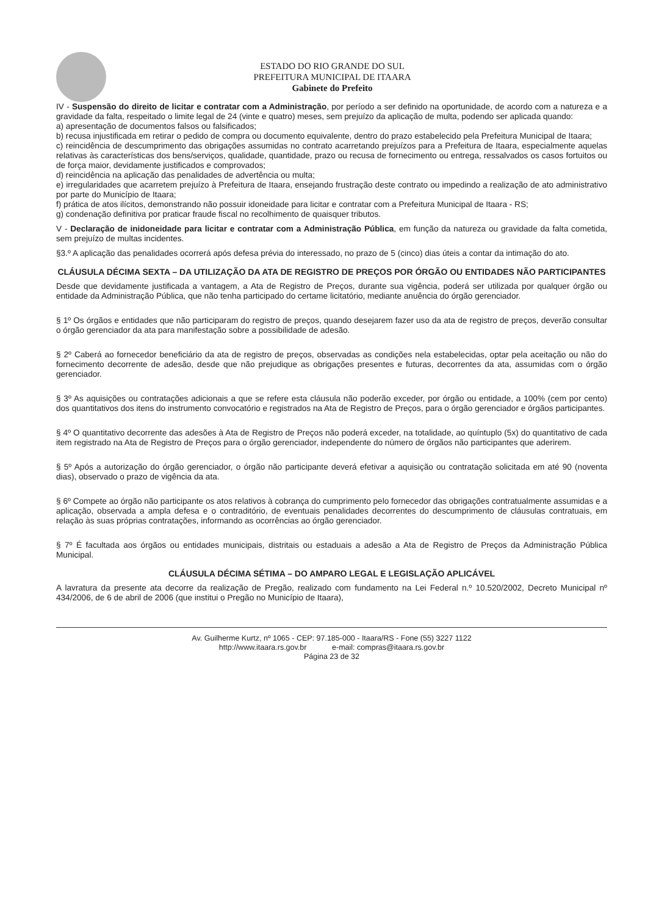ESTADO DO RIO GRANDE DO SUL
PREFEITURA MUNICIPAL DE ITAARA
Gabinete do Prefeito
IV - Suspensão do direito de licitar e contratar com a Administração, por período a ser definido na oportunidade, de acordo com a natureza e a gravidade da falta, respeitado o limite legal de 24 (vinte e quatro) meses, sem prejuízo da aplicação de multa, podendo ser aplicada quando:
a) apresentação de documentos falsos ou falsificados;
b) recusa injustificada em retirar o pedido de compra ou documento equivalente, dentro do prazo estabelecido pela Prefeitura Municipal de Itaara;
c) reincidência de descumprimento das obrigações assumidas no contrato acarretando prejuízos para a Prefeitura de Itaara, especialmente aquelas relativas às características dos bens/serviços, qualidade, quantidade, prazo ou recusa de fornecimento ou entrega, ressalvados os casos fortuitos ou de força maior, devidamente justificados e comprovados;
d) reincidência na aplicação das penalidades de advertência ou multa;
e) irregularidades que acarretem prejuízo à Prefeitura de Itaara, ensejando frustração deste contrato ou impedindo a realização de ato administrativo por parte do Município de Itaara;
f) prática de atos ilícitos, demonstrando não possuir idoneidade para licitar e contratar com a Prefeitura Municipal de Itaara - RS;
g) condenação definitiva por praticar fraude fiscal no recolhimento de quaisquer tributos.
V - Declaração de inidoneidade para licitar e contratar com a Administração Pública, em função da natureza ou gravidade da falta cometida, sem prejuízo de multas incidentes.
§3.º A aplicação das penalidades ocorrerá após defesa prévia do interessado, no prazo de 5 (cinco) dias úteis a contar da intimação do ato.
CLÁUSULA DÉCIMA SEXTA – DA UTILIZAÇÃO DA ATA DE REGISTRO DE PREÇOS POR ÓRGÃO OU ENTIDADES NÃO PARTICIPANTES
Desde que devidamente justificada a vantagem, a Ata de Registro de Preços, durante sua vigência, poderá ser utilizada por qualquer órgão ou entidade da Administração Pública, que não tenha participado do certame licitatório, mediante anuência do órgão gerenciador.
§ 1º Os órgãos e entidades que não participaram do registro de preços, quando desejarem fazer uso da ata de registro de preços, deverão consultar o órgão gerenciador da ata para manifestação sobre a possibilidade de adesão.
§ 2º Caberá ao fornecedor beneficiário da ata de registro de preços, observadas as condições nela estabelecidas, optar pela aceitação ou não do fornecimento decorrente de adesão, desde que não prejudique as obrigações presentes e futuras, decorrentes da ata, assumidas com o órgão gerenciador.
§ 3º As aquisições ou contratações adicionais a que se refere esta cláusula não poderão exceder, por órgão ou entidade, a 100% (cem por cento) dos quantitativos dos itens do instrumento convocatório e registrados na Ata de Registro de Preços, para o órgão gerenciador e órgãos participantes.
§ 4º O quantitativo decorrente das adesões à Ata de Registro de Preços não poderá exceder, na totalidade, ao quíntuplo (5x) do quantitativo de cada item registrado na Ata de Registro de Preços para o órgão gerenciador, independente do número de órgãos não participantes que aderirem.
§ 5º Após a autorização do órgão gerenciador, o órgão não participante deverá efetivar a aquisição ou contratação solicitada em até 90 (noventa dias), observado o prazo de vigência da ata.
§ 6º Compete ao órgão não participante os atos relativos à cobrança do cumprimento pelo fornecedor das obrigações contratualmente assumidas e a aplicação, observada a ampla defesa e o contraditório, de eventuais penalidades decorrentes do descumprimento de cláusulas contratuais, em relação às suas próprias contratações, informando as ocorrências ao órgão gerenciador.
§ 7º É facultada aos órgãos ou entidades municipais, distritais ou estaduais a adesão a Ata de Registro de Preços da Administração Pública Municipal.
CLÁUSULA DÉCIMA SÉTIMA – DO AMPARO LEGAL E LEGISLAÇÃO APLICÁVEL
A lavratura da presente ata decorre da realização de Pregão, realizado com fundamento na Lei Federal n.º 10.520/2002, Decreto Municipal nº 434/2006, de 6 de abril de 2006 (que institui o Pregão no Município de Itaara),
Av. Guilherme Kurtz, nº 1065 - CEP: 97.185-000 - Itaara/RS - Fone (55) 3227 1122
http://www.itaara.rs.gov.br e-mail: compras@itaara.rs.gov.br
Página 23 de 32